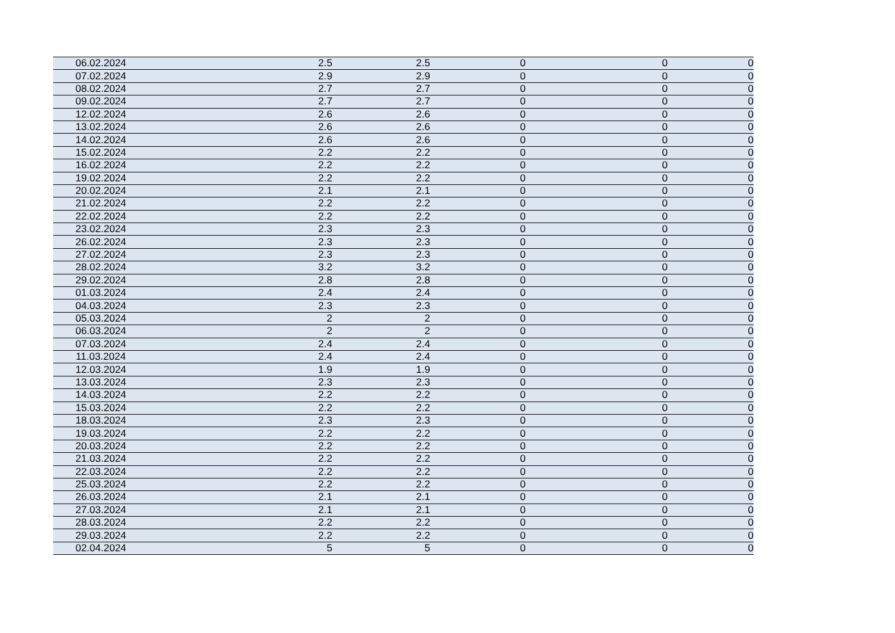| 06.02.2024 | 2.5 | 2.5 | 0 | 0 | 0 |
| 07.02.2024 | 2.9 | 2.9 | 0 | 0 | 0 |
| 08.02.2024 | 2.7 | 2.7 | 0 | 0 | 0 |
| 09.02.2024 | 2.7 | 2.7 | 0 | 0 | 0 |
| 12.02.2024 | 2.6 | 2.6 | 0 | 0 | 0 |
| 13.02.2024 | 2.6 | 2.6 | 0 | 0 | 0 |
| 14.02.2024 | 2.6 | 2.6 | 0 | 0 | 0 |
| 15.02.2024 | 2.2 | 2.2 | 0 | 0 | 0 |
| 16.02.2024 | 2.2 | 2.2 | 0 | 0 | 0 |
| 19.02.2024 | 2.2 | 2.2 | 0 | 0 | 0 |
| 20.02.2024 | 2.1 | 2.1 | 0 | 0 | 0 |
| 21.02.2024 | 2.2 | 2.2 | 0 | 0 | 0 |
| 22.02.2024 | 2.2 | 2.2 | 0 | 0 | 0 |
| 23.02.2024 | 2.3 | 2.3 | 0 | 0 | 0 |
| 26.02.2024 | 2.3 | 2.3 | 0 | 0 | 0 |
| 27.02.2024 | 2.3 | 2.3 | 0 | 0 | 0 |
| 28.02.2024 | 3.2 | 3.2 | 0 | 0 | 0 |
| 29.02.2024 | 2.8 | 2.8 | 0 | 0 | 0 |
| 01.03.2024 | 2.4 | 2.4 | 0 | 0 | 0 |
| 04.03.2024 | 2.3 | 2.3 | 0 | 0 | 0 |
| 05.03.2024 | 2 | 2 | 0 | 0 | 0 |
| 06.03.2024 | 2 | 2 | 0 | 0 | 0 |
| 07.03.2024 | 2.4 | 2.4 | 0 | 0 | 0 |
| 11.03.2024 | 2.4 | 2.4 | 0 | 0 | 0 |
| 12.03.2024 | 1.9 | 1.9 | 0 | 0 | 0 |
| 13.03.2024 | 2.3 | 2.3 | 0 | 0 | 0 |
| 14.03.2024 | 2.2 | 2.2 | 0 | 0 | 0 |
| 15.03.2024 | 2.2 | 2.2 | 0 | 0 | 0 |
| 18.03.2024 | 2.3 | 2.3 | 0 | 0 | 0 |
| 19.03.2024 | 2.2 | 2.2 | 0 | 0 | 0 |
| 20.03.2024 | 2.2 | 2.2 | 0 | 0 | 0 |
| 21.03.2024 | 2.2 | 2.2 | 0 | 0 | 0 |
| 22.03.2024 | 2.2 | 2.2 | 0 | 0 | 0 |
| 25.03.2024 | 2.2 | 2.2 | 0 | 0 | 0 |
| 26.03.2024 | 2.1 | 2.1 | 0 | 0 | 0 |
| 27.03.2024 | 2.1 | 2.1 | 0 | 0 | 0 |
| 28.03.2024 | 2.2 | 2.2 | 0 | 0 | 0 |
| 29.03.2024 | 2.2 | 2.2 | 0 | 0 | 0 |
| 02.04.2024 | 5 | 5 | 0 | 0 | 0 |